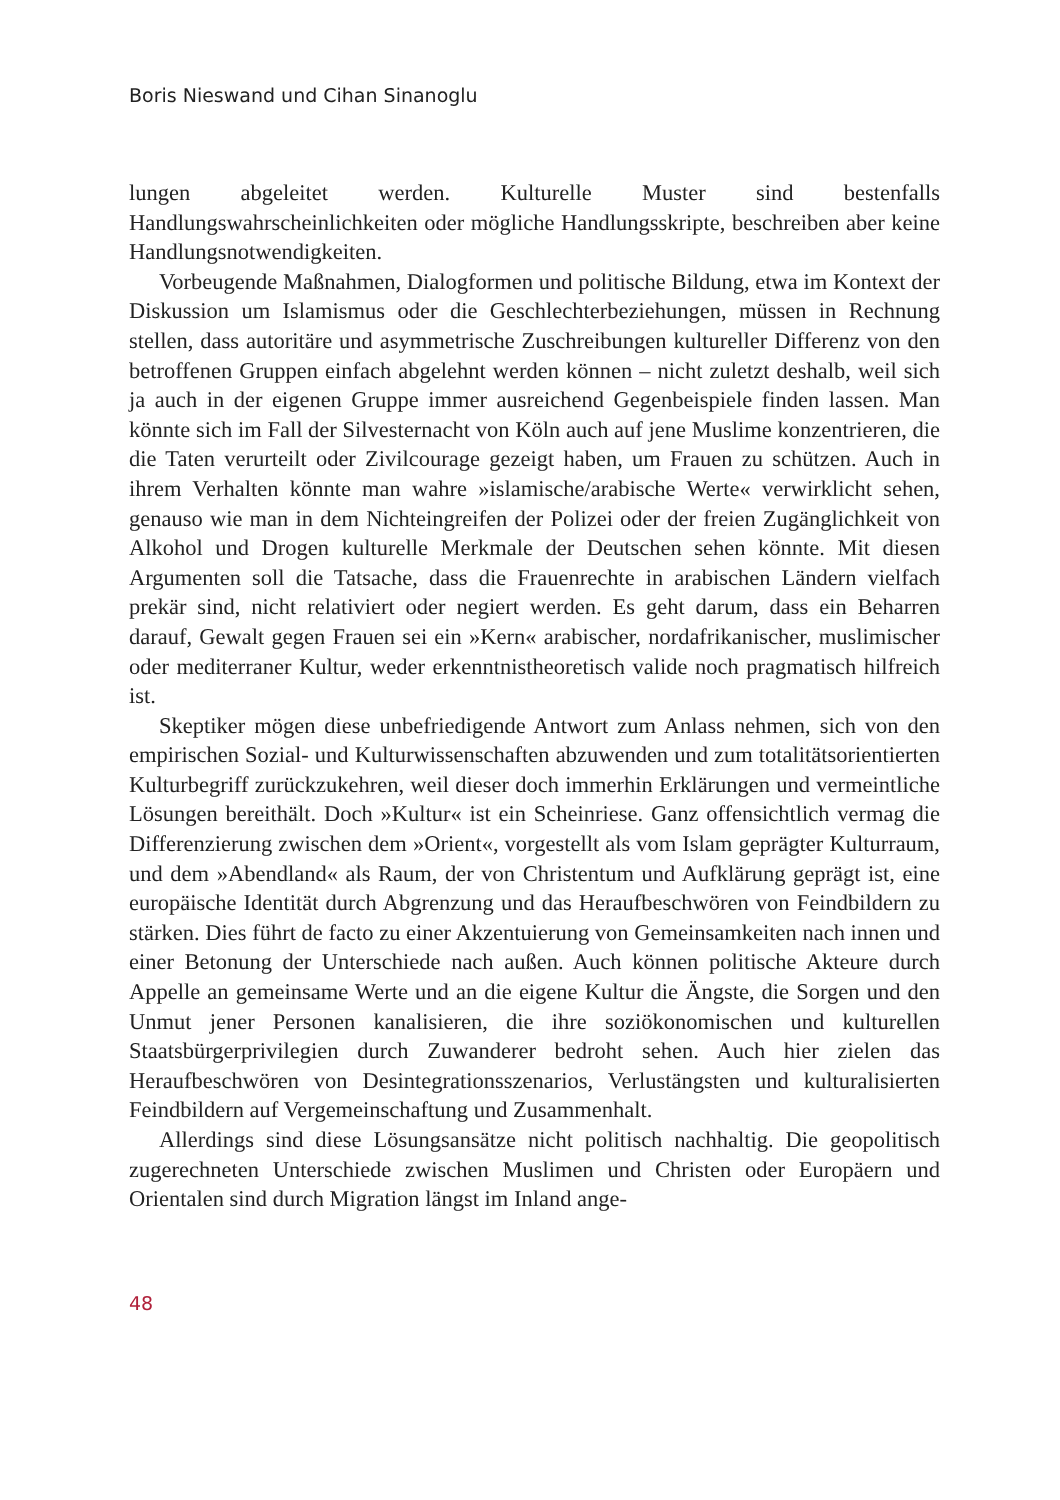Boris Nieswand und Cihan Sinanoglu
lungen abgeleitet werden. Kulturelle Muster sind bestenfalls Handlungswahrscheinlichkeiten oder mögliche Handlungsskripte, beschreiben aber keine Handlungsnotwendigkeiten.
Vorbeugende Maßnahmen, Dialogformen und politische Bildung, etwa im Kontext der Diskussion um Islamismus oder die Geschlechterbeziehungen, müssen in Rechnung stellen, dass autoritäre und asymmetrische Zuschreibungen kultureller Differenz von den betroffenen Gruppen einfach abgelehnt werden können – nicht zuletzt deshalb, weil sich ja auch in der eigenen Gruppe immer ausreichend Gegenbeispiele finden lassen. Man könnte sich im Fall der Silvesternacht von Köln auch auf jene Muslime konzentrieren, die die Taten verurteilt oder Zivilcourage gezeigt haben, um Frauen zu schützen. Auch in ihrem Verhalten könnte man wahre »islamische/arabische Werte« verwirklicht sehen, genauso wie man in dem Nichteingreifen der Polizei oder der freien Zugänglichkeit von Alkohol und Drogen kulturelle Merkmale der Deutschen sehen könnte. Mit diesen Argumenten soll die Tatsache, dass die Frauenrechte in arabischen Ländern vielfach prekär sind, nicht relativiert oder negiert werden. Es geht darum, dass ein Beharren darauf, Gewalt gegen Frauen sei ein »Kern« arabischer, nordafrikanischer, muslimischer oder mediterraner Kultur, weder erkenntnistheoretisch valide noch pragmatisch hilfreich ist.
Skeptiker mögen diese unbefriedigende Antwort zum Anlass nehmen, sich von den empirischen Sozial- und Kulturwissenschaften abzuwenden und zum totalitätsorientierten Kulturbegriff zurückzukehren, weil dieser doch immerhin Erklärungen und vermeintliche Lösungen bereithält. Doch »Kultur« ist ein Scheinriese. Ganz offensichtlich vermag die Differenzierung zwischen dem »Orient«, vorgestellt als vom Islam geprägter Kulturraum, und dem »Abendland« als Raum, der von Christentum und Aufklärung geprägt ist, eine europäische Identität durch Abgrenzung und das Heraufbeschwören von Feindbildern zu stärken. Dies führt de facto zu einer Akzentuierung von Gemeinsamkeiten nach innen und einer Betonung der Unterschiede nach außen. Auch können politische Akteure durch Appelle an gemeinsame Werte und an die eigene Kultur die Ängste, die Sorgen und den Unmut jener Personen kanalisieren, die ihre soziökonomischen und kulturellen Staatsbürgerprivilegien durch Zuwanderer bedroht sehen. Auch hier zielen das Heraufbeschwören von Desintegrationsszenarios, Verlustängsten und kulturalisierten Feindbildern auf Vergemeinschaftung und Zusammenhalt.
Allerdings sind diese Lösungsansätze nicht politisch nachhaltig. Die geopolitisch zugerechneten Unterschiede zwischen Muslimen und Christen oder Europäern und Orientalen sind durch Migration längst im Inland ange-
48